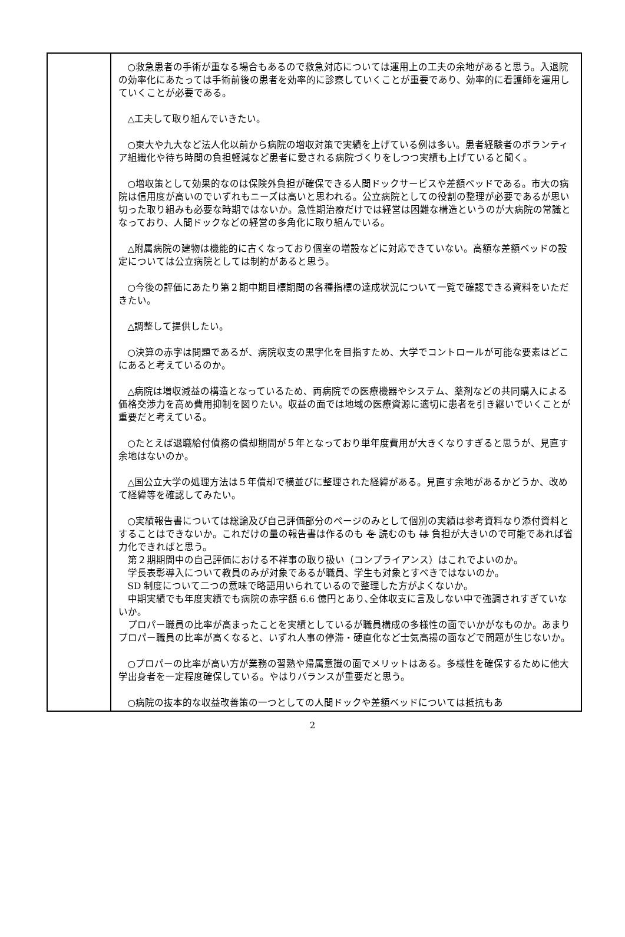| | ○救急患者の手術が重なる場合もあるので救急対応については運用上の工夫の余地があると思う。入退院の効率化にあたっては手術前後の患者を効率的に診察していくことが重要であり、効率的に看護師を運用していくことが必要である。 △工夫して取り組んでいきたい。 ○東大や九大など法人化以前から病院の増収対策で実績を上げている例は多い。患者経験者のボランティア組織化や待ち時間の負担軽減など患者に愛される病院づくりをしつつ実績も上げていると聞く。 ○増収策として効果的なのは保険外負担が確保できる人間ドックサービスや差額ベッドである。市大の病院は信用度が高いのでいずれもニーズは高いと思われる。公立病院としての役割の整理が必要であるが思い切った取り組みも必要な時期ではないか。急性期治療だけでは経営は困難な構造というのが大病院の常識となっており、人間ドックなどの経営の多角化に取り組んでいる。 △附属病院の建物は機能的に古くなっており個室の増設などに対応できていない。高額な差額ベッドの設定については公立病院としては制約があると思う。 ○今後の評価にあたり第２期中期目標期間の各種指標の達成状況について一覧で確認できる資料をいただきたい。 △調整して提供したい。 ○決算の赤字は問題であるが、病院収支の黒字化を目指すため、大学でコントロールが可能な要素はどこにあると考えているのか。 △病院は増収減益の構造となっているため、両病院での医療機器やシステム、薬剤などの共同購入による価格交渉力を高め費用抑制を図りたい。収益の面では地域の医療資源に適切に患者を引き継いでいくことが重要だと考えている。 ○たとえば退職給付債務の償却期間が５年となっており単年度費用が大きくなりすぎると思うが、見直す余地はないのか。 △国公立大学の処理方法は５年償却で横並びに整理された経緯がある。見直す余地があるかどうか、改めて経緯等を確認してみたい。 ○実績報告書については総論及び自己評価部分のページのみとして個別の実績は参考資料なり添付資料とすることはできないか。これだけの量の報告書は作るのも を 読むのも は 負担が大きいので可能であれば省力化できればと思う。 第２期期間中の自己評価における不祥事の取り扱い（コンプライアンス）はこれでよいのか。 学長表彰導入について教員のみが対象であるが職員、学生も対象とすべきではないのか。 SD 制度について二つの意味で略語用いられているので整理した方がよくないか。 中期実績でも年度実績でも病院の赤字額 6.6 億円とあり､全体収支に言及しない中で強調されすぎていないか。 プロパー職員の比率が高まったことを実績としているが職員構成の多様性の面でいかがなものか。あまりプロパー職員の比率が高くなると、いずれ人事の停滞・硬直化など士気高揚の面などで問題が生じないか。 ○プロパーの比率が高い方が業務の習熟や帰属意識の面でメリットはある。多様性を確保するために他大学出身者を一定程度確保している。やはりバランスが重要だと思う。 ○病院の抜本的な収益改善策の一つとしての人間ドックや差額ベッドについては抵抗もあ |
2